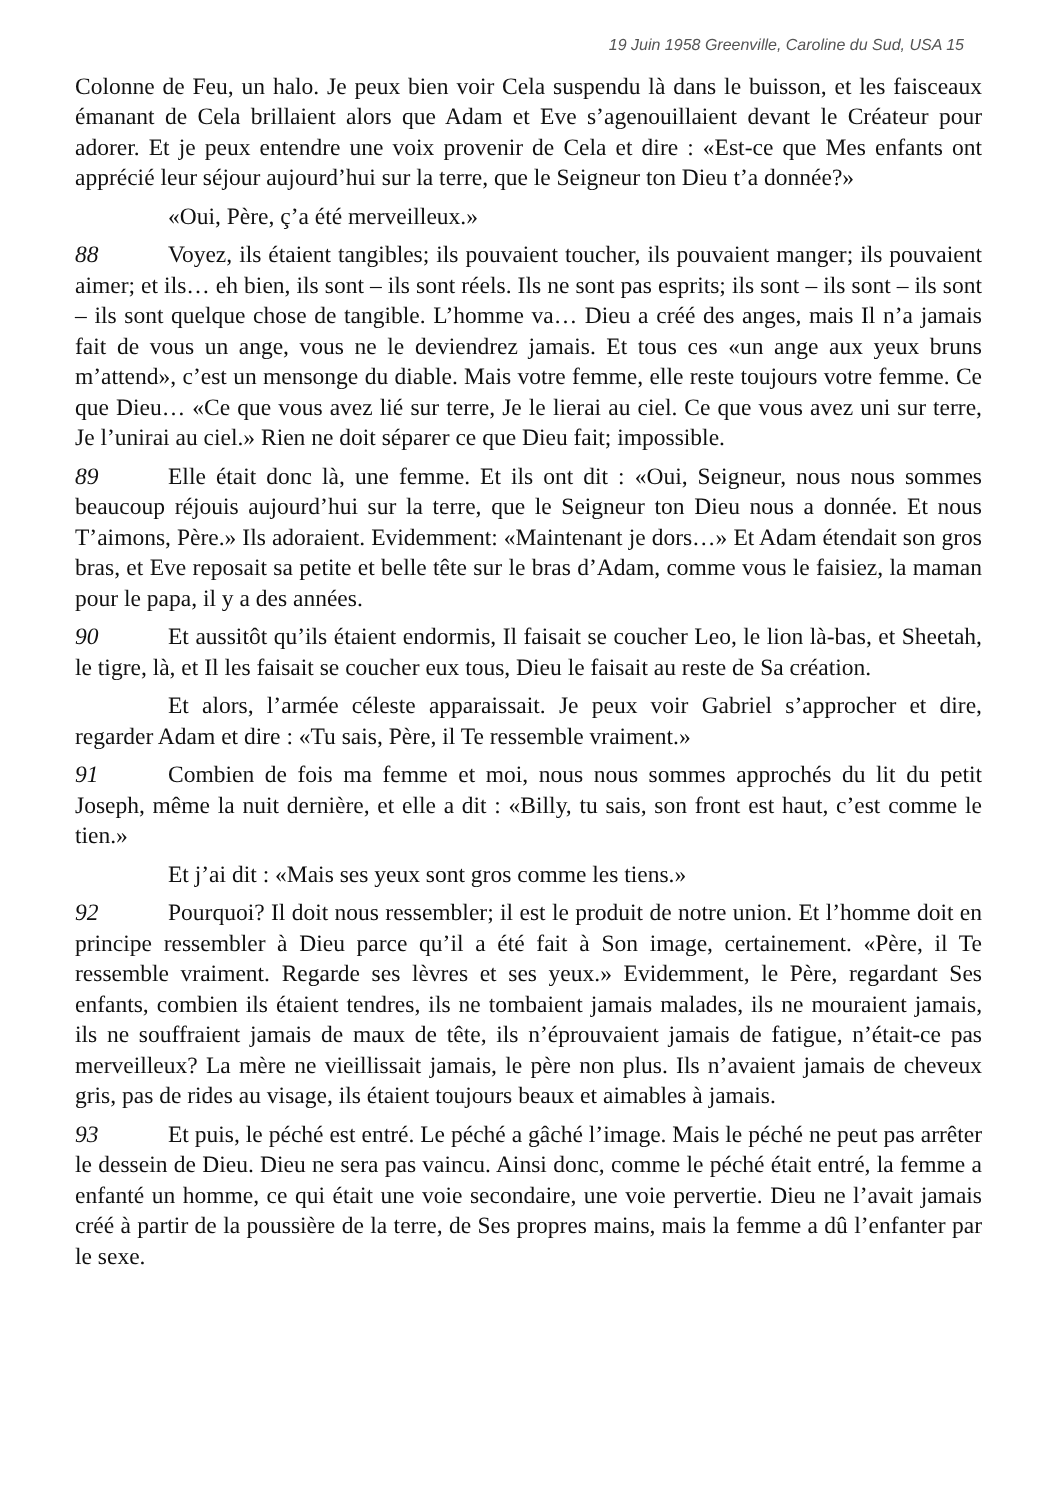19 Juin 1958 Greenville, Caroline du Sud, USA 15
Colonne de Feu, un halo. Je peux bien voir Cela suspendu là dans le buisson, et les faisceaux émanant de Cela brillaient alors que Adam et Eve s’agenouillaient devant le Créateur pour adorer. Et je peux entendre une voix provenir de Cela et dire : «Est-ce que Mes enfants ont apprécié leur séjour aujourd’hui sur la terre, que le Seigneur ton Dieu t’a donnée?»
«Oui, Père, ç’a été merveilleux.»
88 Voyez, ils étaient tangibles; ils pouvaient toucher, ils pouvaient manger; ils pouvaient aimer; et ils… eh bien, ils sont – ils sont réels. Ils ne sont pas esprits; ils sont – ils sont – ils sont – ils sont quelque chose de tangible. L’homme va… Dieu a créé des anges, mais Il n’a jamais fait de vous un ange, vous ne le deviendrez jamais. Et tous ces «un ange aux yeux bruns m’attend», c’est un mensonge du diable. Mais votre femme, elle reste toujours votre femme. Ce que Dieu… «Ce que vous avez lié sur terre, Je le lierai au ciel. Ce que vous avez uni sur terre, Je l’unirai au ciel.» Rien ne doit séparer ce que Dieu fait; impossible.
89 Elle était donc là, une femme. Et ils ont dit : «Oui, Seigneur, nous nous sommes beaucoup réjouis aujourd’hui sur la terre, que le Seigneur ton Dieu nous a donnée. Et nous T’aimons, Père.» Ils adoraient. Evidemment: «Maintenant je dors…» Et Adam étendait son gros bras, et Eve reposait sa petite et belle tête sur le bras d’Adam, comme vous le faisiez, la maman pour le papa, il y a des années.
90 Et aussitôt qu’ils étaient endormis, Il faisait se coucher Leo, le lion là-bas, et Sheetah, le tigre, là, et Il les faisait se coucher eux tous, Dieu le faisait au reste de Sa création.
Et alors, l’armée céleste apparaissait. Je peux voir Gabriel s’approcher et dire, regarder Adam et dire : «Tu sais, Père, il Te ressemble vraiment.»
91 Combien de fois ma femme et moi, nous nous sommes approchés du lit du petit Joseph, même la nuit dernière, et elle a dit : «Billy, tu sais, son front est haut, c’est comme le tien.»
Et j’ai dit : «Mais ses yeux sont gros comme les tiens.»
92 Pourquoi? Il doit nous ressembler; il est le produit de notre union. Et l’homme doit en principe ressembler à Dieu parce qu’il a été fait à Son image, certainement. «Père, il Te ressemble vraiment. Regarde ses lèvres et ses yeux.» Evidemment, le Père, regardant Ses enfants, combien ils étaient tendres, ils ne tombaient jamais malades, ils ne mouraient jamais, ils ne souffraient jamais de maux de tête, ils n’éprouvaient jamais de fatigue, n’était-ce pas merveilleux? La mère ne vieillissait jamais, le père non plus. Ils n’avaient jamais de cheveux gris, pas de rides au visage, ils étaient toujours beaux et aimables à jamais.
93 Et puis, le péché est entré. Le péché a gâché l’image. Mais le péché ne peut pas arrêter le dessein de Dieu. Dieu ne sera pas vaincu. Ainsi donc, comme le péché était entré, la femme a enfanté un homme, ce qui était une voie secondaire, une voie pervertie. Dieu ne l’avait jamais créé à partir de la poussière de la terre, de Ses propres mains, mais la femme a dû l’enfanter par le sexe.